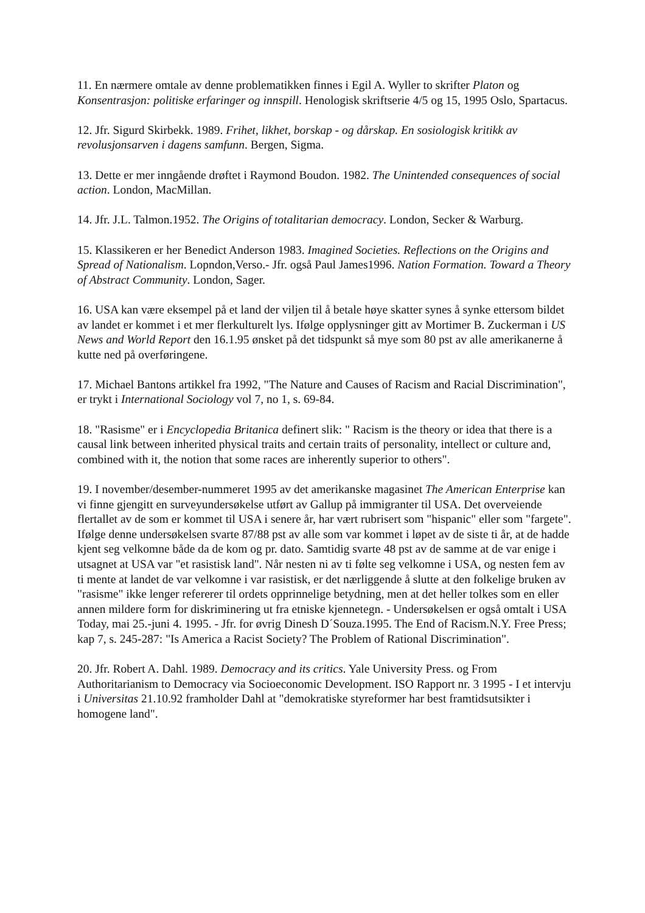11. En nærmere omtale av denne problematikken finnes i Egil A. Wyller to skrifter Platon og Konsentrasjon: politiske erfaringer og innspill. Henologisk skriftserie 4/5 og 15, 1995 Oslo, Spartacus.
12. Jfr. Sigurd Skirbekk. 1989. Frihet, likhet, borskap - og dårskap. En sosiologisk kritikk av revolusjonsarven i dagens samfunn. Bergen, Sigma.
13. Dette er mer inngående drøftet i Raymond Boudon. 1982. The Unintended consequences of social action. London, MacMillan.
14. Jfr. J.L. Talmon.1952. The Origins of totalitarian democracy. London, Secker & Warburg.
15. Klassikeren er her Benedict Anderson 1983. Imagined Societies. Reflections on the Origins and Spread of Nationalism. Lopndon,Verso.- Jfr. også Paul James1996. Nation Formation. Toward a Theory of Abstract Community. London, Sager.
16. USA kan være eksempel på et land der viljen til å betale høye skatter synes å synke ettersom bildet av landet er kommet i et mer flerkulturelt lys. Ifølge opplysninger gitt av Mortimer B. Zuckerman i US News and World Report den 16.1.95 ønsket på det tidspunkt så mye som 80 pst av alle amerikanerne å kutte ned på overføringene.
17. Michael Bantons artikkel fra 1992, "The Nature and Causes of Racism and Racial Discrimination", er trykt i International Sociology vol 7, no 1, s. 69-84.
18. "Rasisme" er i Encyclopedia Britanica definert slik: " Racism is the theory or idea that there is a causal link between inherited physical traits and certain traits of personality, intellect or culture and, combined with it, the notion that some races are inherently superior to others".
19. I november/desember-nummeret 1995 av det amerikanske magasinet The American Enterprise kan vi finne gjengitt en surveyundersøkelse utført av Gallup på immigranter til USA. Det overveiende flertallet av de som er kommet til USA i senere år, har vært rubrisert som "hispanic" eller som "fargete". Ifølge denne undersøkelsen svarte 87/88 pst av alle som var kommet i løpet av de siste ti år, at de hadde kjent seg velkomne både da de kom og pr. dato. Samtidig svarte 48 pst av de samme at de var enige i utsagnet at USA var "et rasistisk land". Når nesten ni av ti følte seg velkomne i USA, og nesten fem av ti mente at landet de var velkomne i var rasistisk, er det nærliggende å slutte at den folkelige bruken av "rasisme" ikke lenger refererer til ordets opprinnelige betydning, men at det heller tolkes som en eller annen mildere form for diskriminering ut fra etniske kjennetegn. - Undersøkelsen er også omtalt i USA Today, mai 25.-juni 4. 1995. - Jfr. for øvrig Dinesh D´Souza.1995. The End of Racism.N.Y. Free Press; kap 7, s. 245-287: "Is America a Racist Society? The Problem of Rational Discrimination".
20. Jfr. Robert A. Dahl. 1989. Democracy and its critics. Yale University Press. og From Authoritarianism to Democracy via Socioeconomic Development. ISO Rapport nr. 3 1995 - I et intervju i Universitas 21.10.92 framholder Dahl at "demokratiske styreformer har best framtidsutsikter i homogene land".